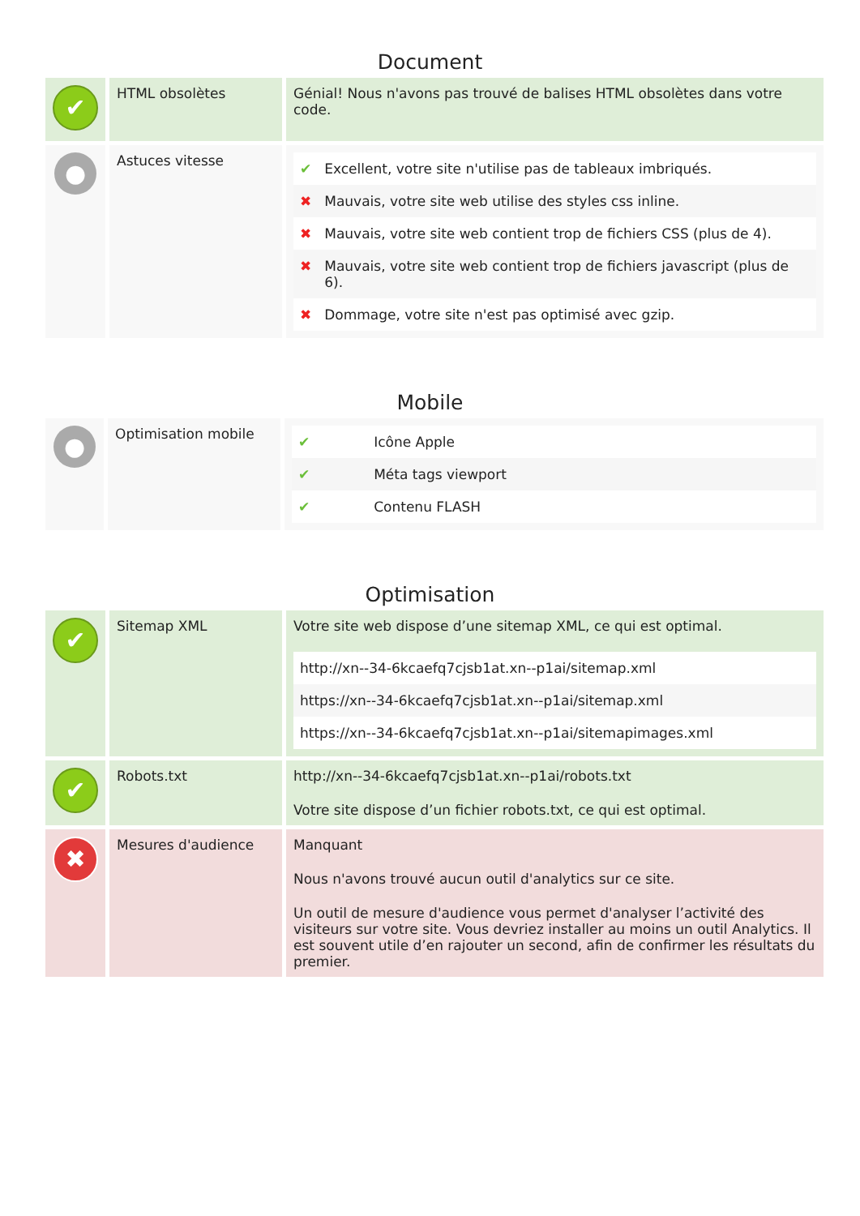Document
| ✔ | HTML obsolètes | Génial! Nous n'avons pas trouvé de balises HTML obsolètes dans votre code. |
| ● | Astuces vitesse | / ✔ / Excellent, votre site n'utilise pas de tableaux imbriqués. / / ✖ / Mauvais, votre site web utilise des styles css inline. / / ✖ / Mauvais, votre site web contient trop de fichiers CSS (plus de 4). / / ✖ / Mauvais, votre site web contient trop de fichiers javascript (plus de 6). / / ✖ / Dommage, votre site n'est pas optimisé avec gzip. / |
Mobile
| ● | Optimisation mobile | / ✔ / Icône Apple / / ✔ / Méta tags viewport / / ✔ / Contenu FLASH / |
Optimisation
| ✔ | Sitemap XML | Votre site web dispose d’une sitemap XML, ce qui est optimal. / http://xn--34-6kcaefq7cjsb1at.xn--p1ai/sitemap.xml / / https://xn--34-6kcaefq7cjsb1at.xn--p1ai/sitemap.xml / / https://xn--34-6kcaefq7cjsb1at.xn--p1ai/sitemapimages.xml / |
| ✔ | Robots.txt | http://xn--34-6kcaefq7cjsb1at.xn--p1ai/robots.txt Votre site dispose d’un fichier robots.txt, ce qui est optimal. |
| ✖ | Mesures d'audience | Manquant Nous n'avons trouvé aucun outil d'analytics sur ce site. Un outil de mesure d'audience vous permet d'analyser l’activité des visiteurs sur votre site. Vous devriez installer au moins un outil Analytics. Il est souvent utile d’en rajouter un second, afin de confirmer les résultats du premier. |